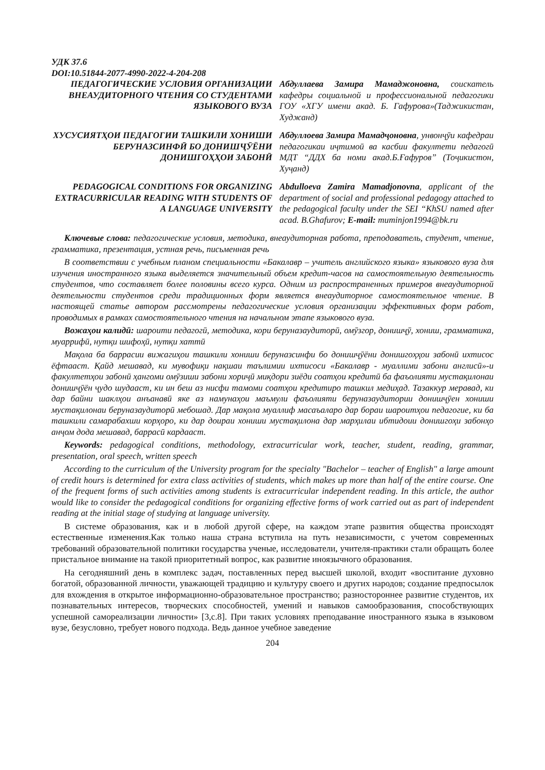УДК 37.6
DOI:10.51844-2077-4990-2022-4-204-208
ПЕДАГОГИЧЕСКИЕ УСЛОВИЯ ОРГАНИЗАЦИИ ВНЕАУДИТОРНОГО ЧТЕНИЯ СО СТУДЕНТАМИ ЯЗЫКОВОГО ВУЗА
Абдуллаева Замира Мамаджоновна, соискатель кафедры социальной и профессиональной педагогики ГОУ «ХГУ имени акад. Б. Гафурова»(Таджикистан, Худжанд)
ХУСУСИЯТҲОИ ПЕДАГОГИИ ТАШКИЛИ ХОНИШИ БЕРУНАЗСИНФӢ БО ДОНИШҶӮЁНИ ДОНИШГОҲҲОИ ЗАБОНӢ
Абдуллоева Замира Мамадҷоновна, унвонҷӯи кафедраи педагогикаи иҷтимоӣ ва касбии факултети педагогӣ МДТ “ДДХ ба номи акад.Б.Ғафуров” (Тоҷикистон, Хуҷанд)
PEDAGOGICAL CONDITIONS FOR ORGANIZING EXTRACURRICULAR READING WITH STUDENTS OF A LANGUAGE UNIVERSITY
Abdulloeva Zamira Mamadjonovna, applicant of the department of social and professional pedagogy attached to the pedagogical faculty under the SEI “KhSU named after acad. B.Ghafurov; E-mail: muminjon1994@bk.ru
Ключевые слова: педагогические условия, методика, внеаудиторная работа, преподаватель, студент, чтение, грамматика, презентация, устная речь, письменная речь
В соответствии с учебным планом специальности «Бакалавр – учитель английского языка» языкового вуза для изучения иностранного языка выделяется значительный объем кредит-часов на самостоятельную деятельность студентов, что составляет более половины всего курса. Одним из распространенных примеров внеаудиторной деятельности студентов среди традиционных форм является внеаудиторное самостоятельное чтение. В настоящей статье автором рассмотрены педагогические условия организации эффективных форм работ, проводимых в рамках самостоятельного чтения на начальном этапе языкового вуза.
Вожаҳои калидӣ: шароити педагогӣ, методика, кори беруназаудиторӣ, омӯзгор, донишҷӯ, хониш, грамматика, муаррифӣ, нутқи шифоҳӣ, нутқи хаттӣ
Мақола ба баррасии вижагиҳои ташкили хониши беруназсинфи бо донишҷӯёни донишгоҳҳои забонӣ ихтисос ёфтааст. Қайд мешавад, ки мувофиқи нақшаи таълимии ихтисоси «Бакалавр - муаллими забони англисӣ»-и факултетҳои забонӣ ҳангоми омӯзиши забони хориҷӣ миқдори зиёди соатҳои кредитӣ ба фаъолияти мустақилонаи донишҷӯён ҷудо шудааст, ки ин беш аз нисфи тамоми соатҳои кредитиро ташкил медиҳад. Тазаккур меравад, ки дар байни шаклҳои анъанавӣ яке аз намунаҳои маъмули фаъолияти беруназаудитории донишҷӯен хониши мустақилонаи беруназаудиторӣ мебошад. Дар мақола муаллиф масаъаларо дар бораи шароитҳои педагогие, ки ба ташкили самарабахши корҳоро, ки дар доираи хониши мустақилона дар марҳилаи ибтидоии донишгоҳи забонҳо анҷом дода мешавад, баррасӣ кардааст.
Keywords: pedagogical conditions, methodology, extracurricular work, teacher, student, reading, grammar, presentation, oral speech, written speech
According to the curriculum of the University program for the specialty "Bachelor – teacher of English" a large amount of credit hours is determined for extra class activities of students, which makes up more than half of the entire course. One of the frequent forms of such activities among students is extracurricular independent reading. In this article, the author would like to consider the pedagogical conditions for organizing effective forms of work carried out as part of independent reading at the initial stage of studying at language university.
В системе образования, как и в любой другой сфере, на каждом этапе развития общества происходят естественные изменения.Как только наша страна вступила на путь независимости, с учетом современных требований образовательной политики государства ученые, исследователи, учителя-практики стали обращать более пристальное внимание на такой приоритетный вопрос, как развитие иноязычного образования.
На сегодняшний день в комплекс задач, поставленных перед высшей школой, входит «воспитание духовно богатой, образованной личности, уважающей традицию и культуру своего и других народов; создание предпосылок для вхождения в открытое информационно-образовательное пространство; разностороннее развитие студентов, их познавательных интересов, творческих способностей, умений и навыков самообразования, способствующих успешной самореализации личности» [3,с.8]. При таких условиях преподавание иностранного языка в языковом вузе, безусловно, требует нового подхода. Ведь данное учебное заведение
204